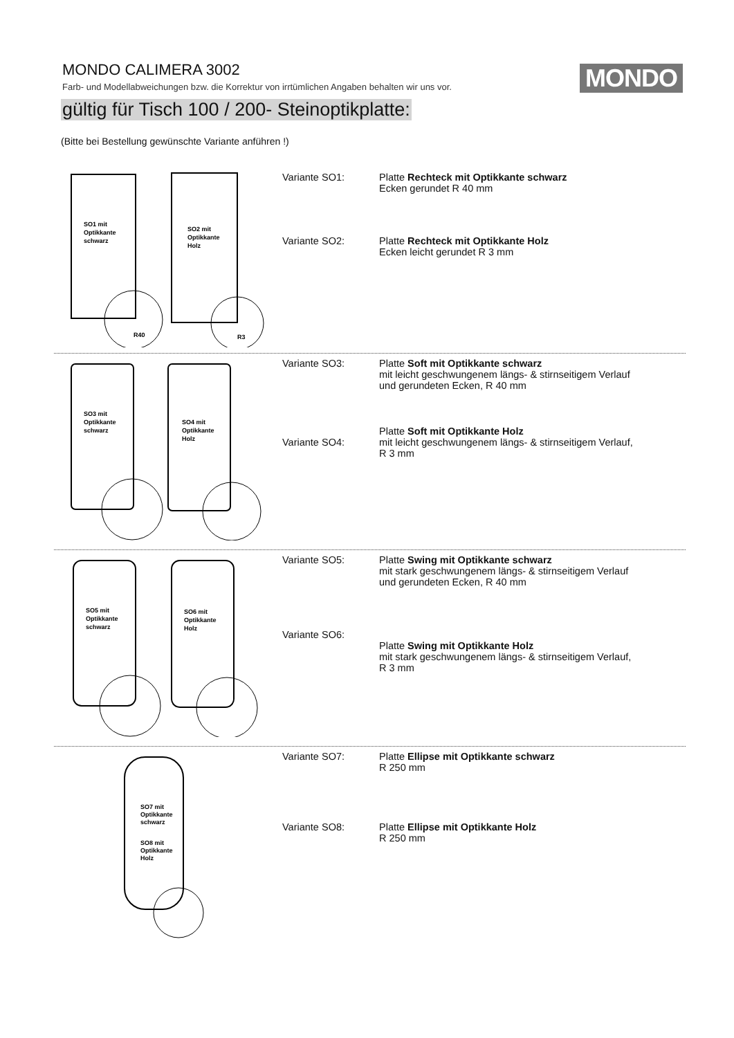MONDO CALIMERA 3002
Farb- und Modellabweichungen bzw. die Korrektur von irrtümlichen Angaben behalten wir uns vor.
MONDO
gültig für Tisch 100 / 200- Steinoptikplatte:
(Bitte bei Bestellung gewünschte Variante anführen !)
SO1 mit
Optikkante
schwarz
R40
SO2 mit
Optikkante
Holz
R3
Variante SO1: Platte Rechteck mit Optikkante schwarz
Ecken gerundet R 40 mm
Variante SO2: Platte Rechteck mit Optikkante Holz
Ecken leicht gerundet R 3 mm
SO3 mit
Optikkante
schwarz
SO4 mit
Optikkante
Holz
Variante SO3: Platte Soft mit Optikkante schwarz
mit leicht geschwungenem längs- & stirnseitigem Verlauf
und gerundeten Ecken, R 40 mm
Variante SO4: Platte Soft mit Optikkante Holz
mit leicht geschwungenem längs- & stirnseitigem Verlauf,
R 3 mm
SO5 mit
Optikkante
schwarz
SO6 mit
Optikkante
Holz
Variante SO5: Platte Swing mit Optikkante schwarz
mit stark geschwungenem längs- & stirnseitigem Verlauf
und gerundeten Ecken, R 40 mm
Variante SO6:
Platte Swing mit Optikkante Holz
mit stark geschwungenem längs- & stirnseitigem Verlauf,
R 3 mm
SO7 mit
Optikkante
schwarz
SO8 mit
Optikkante
Holz
Variante SO7: Platte Ellipse mit Optikkante schwarz
R 250 mm
Variante SO8: Platte Ellipse mit Optikkante Holz
R 250 mm